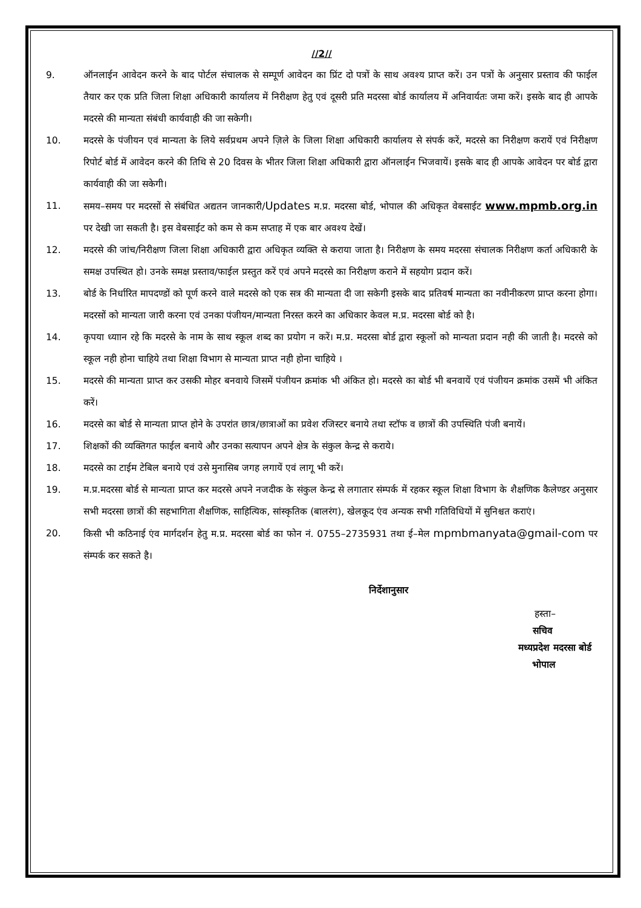//2//
9. ऑनलाईन आवेदन करने के बाद पोर्टल संचालक से सम्पूर्ण आवेदन का प्रिंट दो पत्रों के साथ अवश्य प्राप्त करें। उन पत्रों के अनुसार प्रस्ताव की फाईल तैयार कर एक प्रति जिला शिक्षा अधिकारी कार्यालय में निरीक्षण हेतु एवं दूसरी प्रति मदरसा बोर्ड कार्यालय में अनिवार्यतः जमा करें। इसके बाद ही आपके मदरसे की मान्यता संबंधी कार्यवाही की जा सकेगी।
10. मदरसे के पंजीयन एवं मान्यता के लिये सर्वप्रथम अपने ज़िले के जिला शिक्षा अधिकारी कार्यालय से संपर्क करें, मदरसे का निरीक्षण करायें एवं निरीक्षण रिपोर्ट बोर्ड में आवेदन करने की तिथि से 20 दिवस के भीतर जिला शिक्षा अधिकारी द्वारा ऑनलाईन भिजवायें। इसके बाद ही आपके आवेदन पर बोर्ड द्वारा कार्यवाही की जा सकेगी।
11. समय–समय पर मदरसों से संबंधित अद्यतन जानकारी/Updates म.प्र. मदरसा बोर्ड, भोपाल की अधिकृत वेबसाईट www.mpmb.org.in पर देखी जा सकती है। इस वेबसाईट को कम से कम सप्ताह में एक बार अवश्य देखें।
12. मदरसे की जांच/निरीक्षण जिला शिक्षा अधिकारी द्वारा अधिकृत व्यक्ति से कराया जाता है। निरीक्षण के समय मदरसा संचालक निरीक्षण कर्ता अधिकारी के समक्ष उपस्थित हो। उनके समक्ष प्रस्ताव/फाईल प्रस्तुत करें एवं अपने मदरसे का निरीक्षण कराने में सहयोग प्रदान करें।
13. बोर्ड के निर्धारित मापदण्डों को पूर्ण करने वाले मदरसे को एक सत्र की मान्यता दी जा सकेगी इसके बाद प्रतिवर्ष मान्यता का नवीनीकरण प्राप्त करना होगा। मदरसों को मान्यता जारी करना एवं उनका पंजीयन/मान्यता निरस्त करने का अधिकार केवल म.प्र. मदरसा बोर्ड को है।
14. कृपया ध्याान रहे कि मदरसे के नाम के साथ स्कूल शब्द का प्रयोग न करें। म.प्र. मदरसा बोर्ड द्वारा स्कूलों को मान्यता प्रदान नही की जाती है। मदरसे को स्कूल नही होना चाहिये तथा शिक्षा विभाग से मान्यता प्राप्त नही होना चाहिये ।
15. मदरसे की मान्यता प्राप्त कर उसकी मोहर बनवाये जिसमें पंजीयन क्रमांक भी अंकित हो। मदरसे का बोर्ड भी बनवायें एवं पंजीयन क्रमांक उसमें भी अंकित करें।
16. मदरसे का बोर्ड से मान्यता प्राप्त होने के उपरांत छात्र/छात्राओं का प्रवेश रजिस्टर बनाये तथा स्टॉफ व छात्रों की उपस्थिति पंजी बनायें।
17. शिक्षकों की व्यक्तिगत फाईल बनाये और उनका सत्यापन अपने क्षेत्र के संकुल केन्द्र से कराये।
18. मदरसे का टाईम टेबिल बनाये एवं उसे मुनासिब जगह लगायें एवं लागू भी करें।
19. म.प्र.मदरसा बोर्ड से मान्यता प्राप्त कर मदरसे अपने नजदीक के संकुल केन्द्र से लगातार संम्पर्क में रहकर स्कूल शिक्षा विभाग के शैक्षणिक कैलेण्डर अनुसार सभी मदरसा छात्रों की सहभागिता शैक्षणिक, साहित्यिक, सांस्कृतिक (बालरंग), खेलकूद एंव अन्यक सभी गतिविधियों में सुनिश्चत कराएं।
20. किसी भी कठिनाई एंव मार्गदर्शन हेतु म.प्र. मदरसा बोर्ड का फोन नं. 0755–2735931 तथा ई–मेल mpmbmanyata@gmail-com पर संम्पर्क कर सकते है।
निर्देशानुसार
हस्ता–
सचिव
मध्यप्रदेश मदरसा बोर्ड
भोपाल